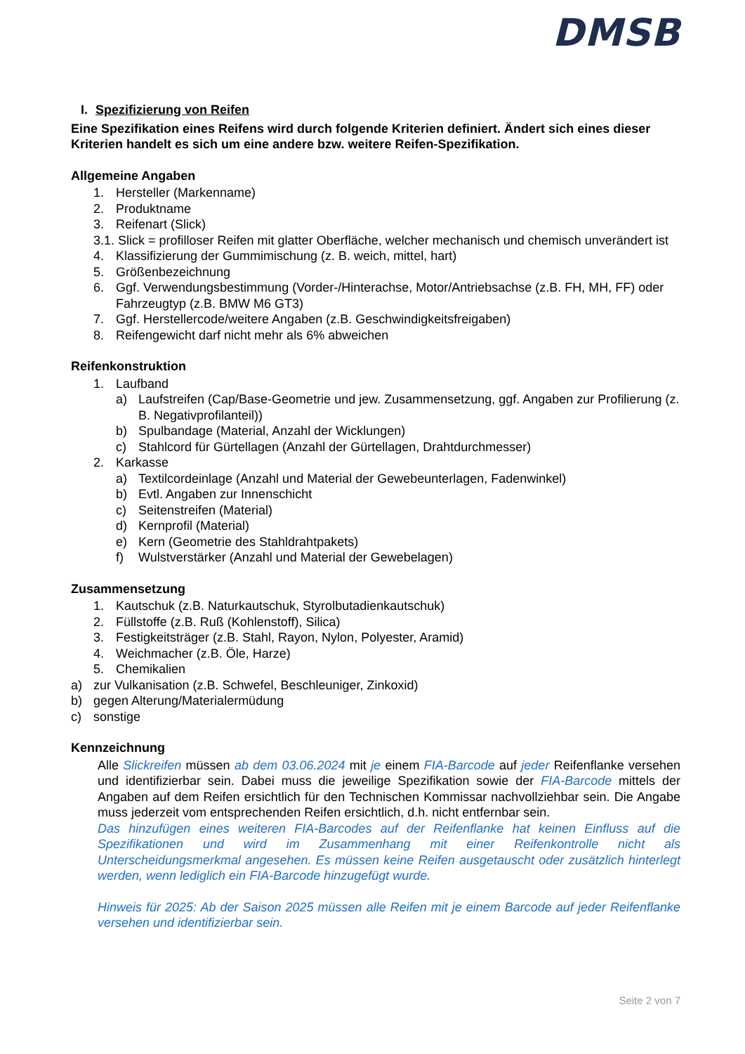DMSB
I. Spezifizierung von Reifen
Eine Spezifikation eines Reifens wird durch folgende Kriterien definiert. Ändert sich eines dieser Kriterien handelt es sich um eine andere bzw. weitere Reifen-Spezifikation.
Allgemeine Angaben
1. Hersteller (Markenname)
2. Produktname
3. Reifenart (Slick)
3.1. Slick = profilloser Reifen mit glatter Oberfläche, welcher mechanisch und chemisch unverändert ist
4. Klassifizierung der Gummimischung (z. B. weich, mittel, hart)
5. Größenbezeichnung
6. Ggf. Verwendungsbestimmung (Vorder-/Hinterachse, Motor/Antriebsachse (z.B. FH, MH, FF) oder Fahrzeugtyp (z.B. BMW M6 GT3)
7. Ggf. Herstellercode/weitere Angaben (z.B. Geschwindigkeitsfreigaben)
8. Reifengewicht darf nicht mehr als 6% abweichen
Reifenkonstruktion
1. Laufband
a) Laufstreifen (Cap/Base-Geometrie und jew. Zusammensetzung, ggf. Angaben zur Profilierung (z. B. Negativprofilanteil))
b) Spulbandage (Material, Anzahl der Wicklungen)
c) Stahlcord für Gürtellagen (Anzahl der Gürtellagen, Drahtdurchmesser)
2. Karkasse
a) Textilcordeinlage (Anzahl und Material der Gewebeunterlagen, Fadenwinkel)
b) Evtl. Angaben zur Innenschicht
c) Seitenstreifen (Material)
d) Kernprofil (Material)
e) Kern (Geometrie des Stahldrahtpakets)
f) Wulstverstärker (Anzahl und Material der Gewebelagen)
Zusammensetzung
1. Kautschuk (z.B. Naturkautschuk, Styrolbutadienkautschuk)
2. Füllstoffe (z.B. Ruß (Kohlenstoff), Silica)
3. Festigkeitsträger (z.B. Stahl, Rayon, Nylon, Polyester, Aramid)
4. Weichmacher (z.B. Öle, Harze)
5. Chemikalien
a) zur Vulkanisation (z.B. Schwefel, Beschleuniger, Zinkoxid)
b) gegen Alterung/Materialermüdung
c) sonstige
Kennzeichnung
Alle Slickreifen müssen ab dem 03.06.2024 mit je einem FIA-Barcode auf jeder Reifenflanke versehen und identifizierbar sein. Dabei muss die jeweilige Spezifikation sowie der FIA-Barcode mittels der Angaben auf dem Reifen ersichtlich für den Technischen Kommissar nachvollziehbar sein. Die Angabe muss jederzeit vom entsprechenden Reifen ersichtlich, d.h. nicht entfernbar sein.
Das hinzufügen eines weiteren FIA-Barcodes auf der Reifenflanke hat keinen Einfluss auf die Spezifikationen und wird im Zusammenhang mit einer Reifenkontrolle nicht als Unterscheidungsmerkmal angesehen. Es müssen keine Reifen ausgetauscht oder zusätzlich hinterlegt werden, wenn lediglich ein FIA-Barcode hinzugefügt wurde.
Hinweis für 2025: Ab der Saison 2025 müssen alle Reifen mit je einem Barcode auf jeder Reifenflanke versehen und identifizierbar sein.
Seite 2 von 7